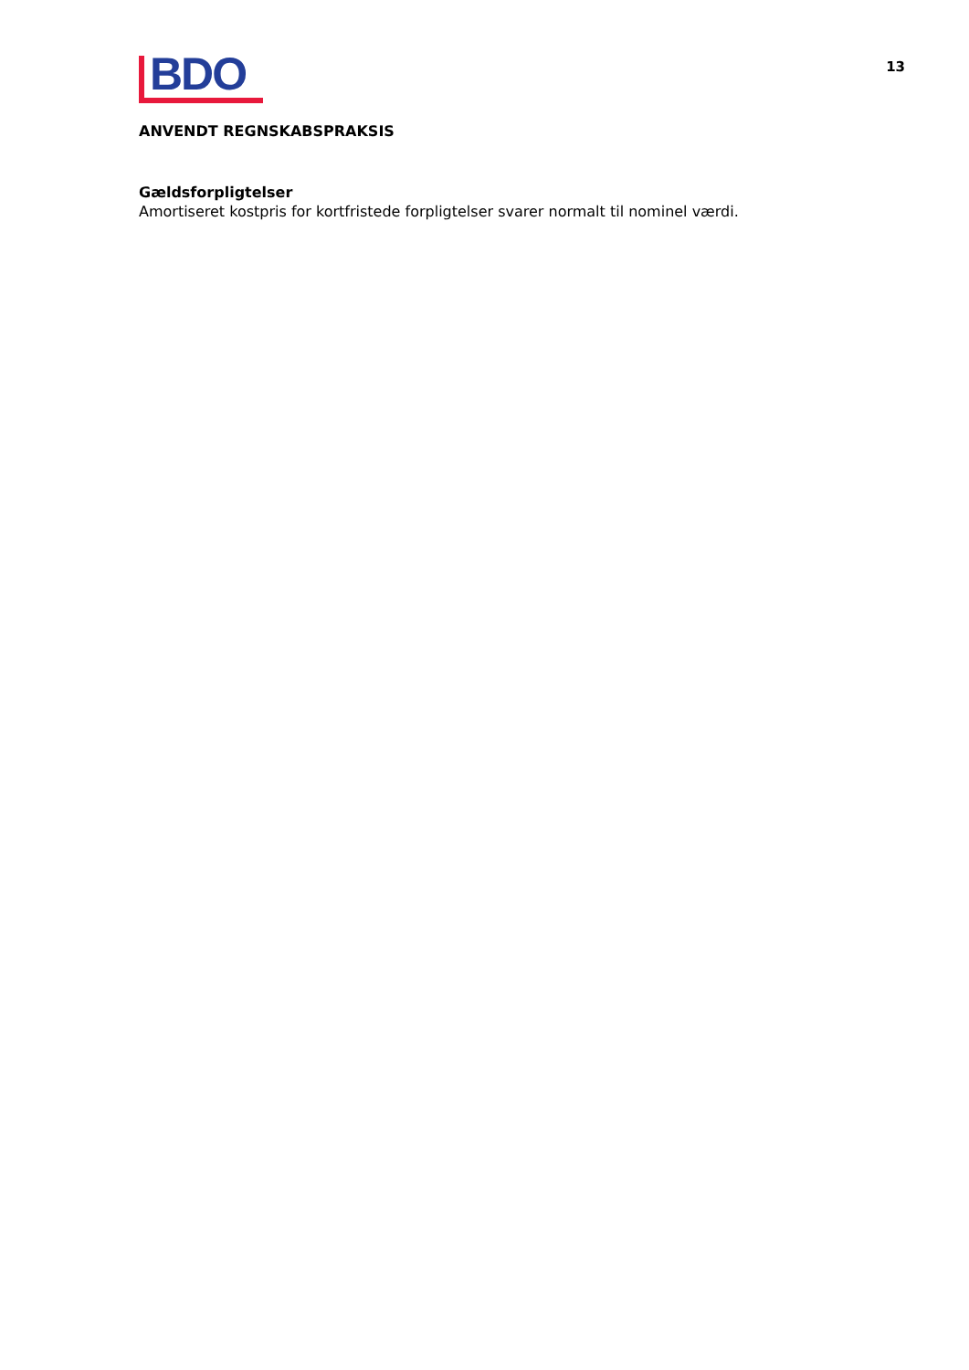BDO
13
ANVENDT REGNSKABSPRAKSIS
Gældsforpligtelser
Amortiseret kostpris for kortfristede forpligtelser svarer normalt til nominel værdi.